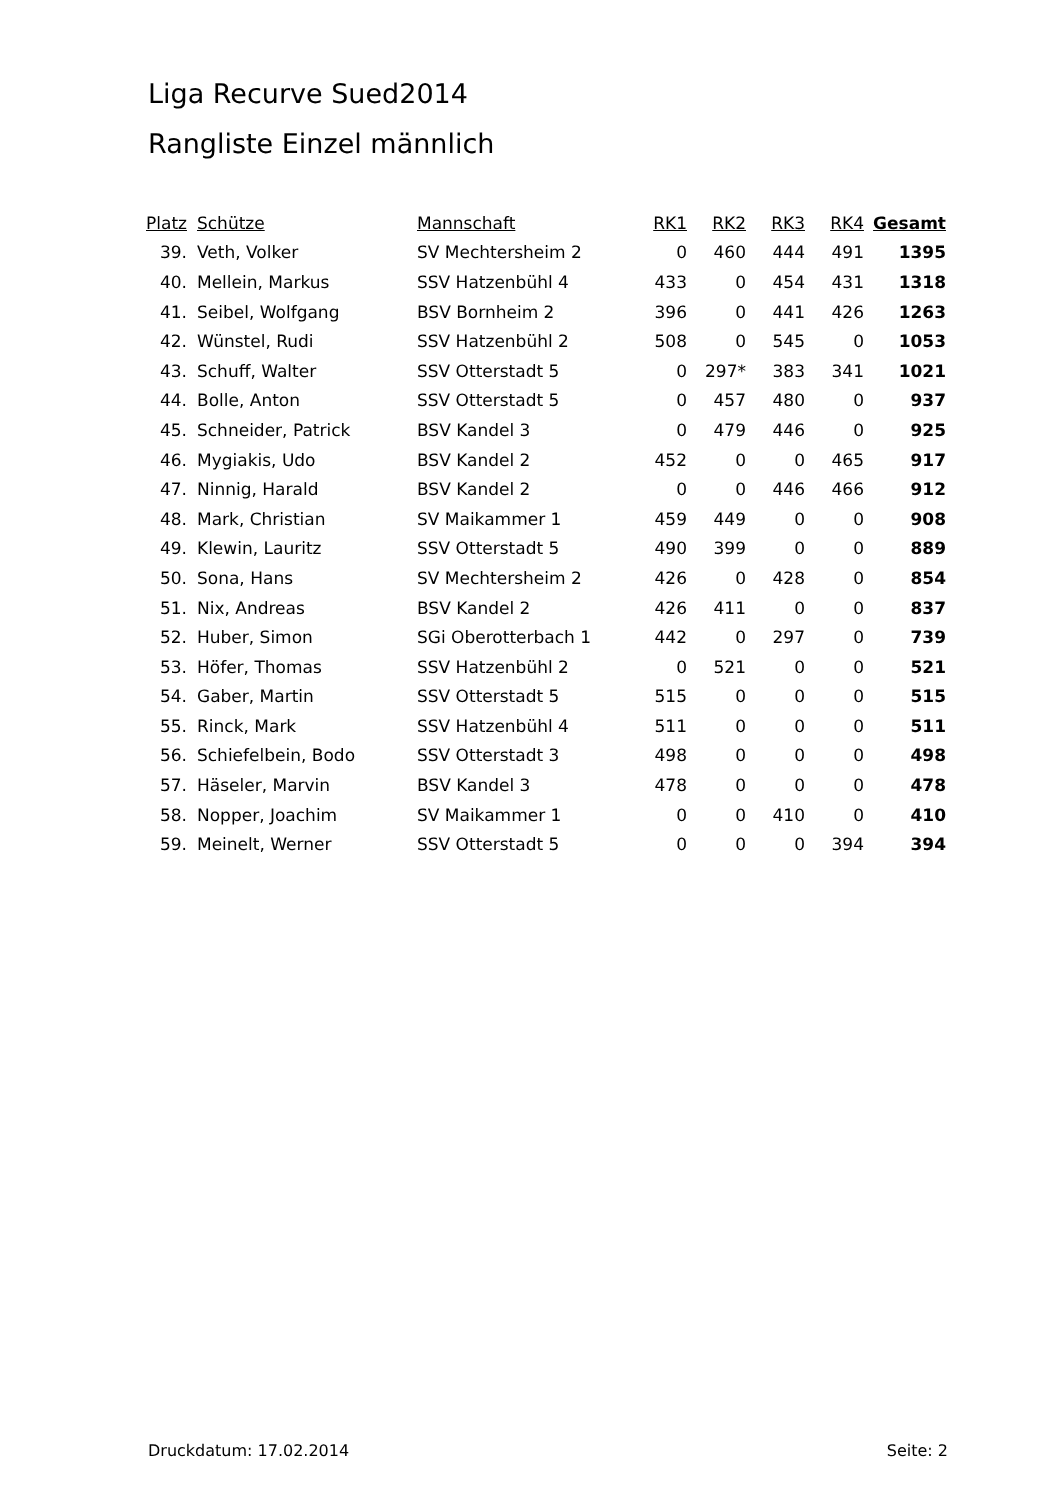Liga Recurve Sued2014
Rangliste Einzel männlich
| Platz | Schütze | Mannschaft | RK1 | RK2 | RK3 | RK4 | Gesamt |
| --- | --- | --- | --- | --- | --- | --- | --- |
| 39. | Veth, Volker | SV Mechtersheim 2 | 0 | 460 | 444 | 491 | 1395 |
| 40. | Mellein, Markus | SSV Hatzenbühl 4 | 433 | 0 | 454 | 431 | 1318 |
| 41. | Seibel, Wolfgang | BSV Bornheim 2 | 396 | 0 | 441 | 426 | 1263 |
| 42. | Wünstel, Rudi | SSV Hatzenbühl 2 | 508 | 0 | 545 | 0 | 1053 |
| 43. | Schuff, Walter | SSV Otterstadt 5 | 0 | 297* | 383 | 341 | 1021 |
| 44. | Bolle, Anton | SSV Otterstadt 5 | 0 | 457 | 480 | 0 | 937 |
| 45. | Schneider, Patrick | BSV Kandel 3 | 0 | 479 | 446 | 0 | 925 |
| 46. | Mygiakis, Udo | BSV Kandel 2 | 452 | 0 | 0 | 465 | 917 |
| 47. | Ninnig, Harald | BSV Kandel 2 | 0 | 0 | 446 | 466 | 912 |
| 48. | Mark, Christian | SV Maikammer 1 | 459 | 449 | 0 | 0 | 908 |
| 49. | Klewin, Lauritz | SSV Otterstadt 5 | 490 | 399 | 0 | 0 | 889 |
| 50. | Sona, Hans | SV Mechtersheim 2 | 426 | 0 | 428 | 0 | 854 |
| 51. | Nix, Andreas | BSV Kandel 2 | 426 | 411 | 0 | 0 | 837 |
| 52. | Huber, Simon | SGi Oberotterbach 1 | 442 | 0 | 297 | 0 | 739 |
| 53. | Höfer, Thomas | SSV Hatzenbühl 2 | 0 | 521 | 0 | 0 | 521 |
| 54. | Gaber, Martin | SSV Otterstadt 5 | 515 | 0 | 0 | 0 | 515 |
| 55. | Rinck, Mark | SSV Hatzenbühl 4 | 511 | 0 | 0 | 0 | 511 |
| 56. | Schiefelbein, Bodo | SSV Otterstadt 3 | 498 | 0 | 0 | 0 | 498 |
| 57. | Häseler, Marvin | BSV Kandel 3 | 478 | 0 | 0 | 0 | 478 |
| 58. | Nopper, Joachim | SV Maikammer 1 | 0 | 0 | 410 | 0 | 410 |
| 59. | Meinelt, Werner | SSV Otterstadt 5 | 0 | 0 | 0 | 394 | 394 |
Druckdatum: 17.02.2014 Seite: 2